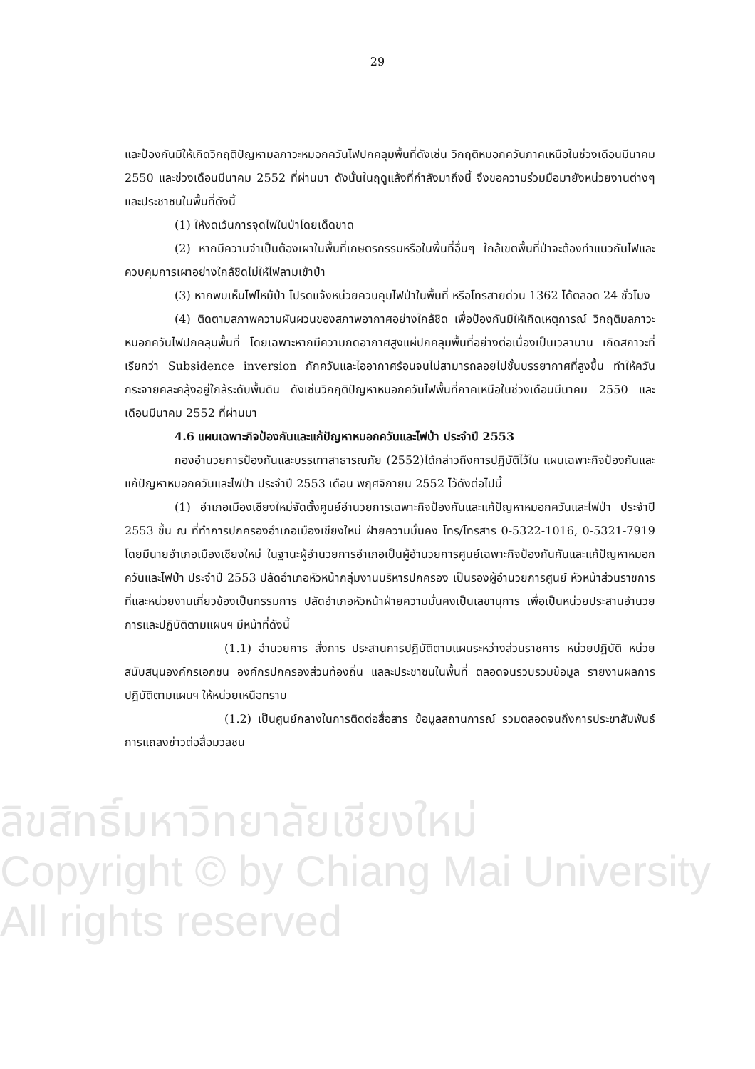29
และป้องกันมิให้เกิดวิกฤติปัญหามลภาวะหมอกควันไฟปกคลุมพื้นที่ดังเช่น วิกฤติหมอกควันภาคเหนือในช่วงเดือนมีนาคม 2550 และช่วงเดือนมีนาคม 2552 ที่ผ่านมา ดังนั้นในฤดูแล้งที่กำลังมาถึงนี้ จึงขอความร่วมมือมายังหน่วยงานต่างๆ และประชาชนในพื้นที่ดังนี้
(1) ให้งดเว้นการจุดไฟในป่าโดยเด็ดขาด
(2) หากมีความจำเป็นต้องเผาในพื้นที่เกษตรกรรมหรือในพื้นที่อื่นๆ ใกล้เขตพื้นที่ป่าจะต้องทำแนวกันไฟและควบคุมการเผาอย่างใกล้ชิดไม่ให้ไฟลามเข้าป่า
(3) หากพบเห็นไฟไหม้ป่า โปรดแจ้งหน่วยควบคุมไฟป่าในพื้นที่ หรือโทรสายด่วน 1362 ได้ตลอด 24 ชั่วโมง
(4) ติดตามสภาพความผันผวนของสภาพอากาศอย่างใกล้ชิด เพื่อป้องกันมิให้เกิดเหตุการณ์ วิกฤติมลภาวะหมอกควันไฟปกคลุมพื้นที่ โดยเฉพาะหากมีความกดอากาศสูงแผ่ปกคลุมพื้นที่อย่างต่อเนื่องเป็นเวลานาน เกิดสภาวะที่เรียกว่า Subsidence inversion กักควันและไออากาศร้อนจนไม่สามารถลอยไปชั้นบรรยากาศที่สูงขึ้น ทำให้ควันกระจายคละคลุ้งอยู่ใกล้ระดับพื้นดิน ดังเช่นวิกฤติปัญหาหมอกควันไฟพื้นที่ภาคเหนือในช่วงเดือนมีนาคม 2550 และเดือนมีนาคม 2552 ที่ผ่านมา
4.6 แผนเฉพาะกิจป้องกันและแก้ปัญหาหมอกควันและไฟป่า ประจำปี 2553
กองอำนวยการป้องกันและบรรเทาสาธารณภัย (2552)ได้กล่าวถึงการปฏิบัติไว้ใน แผนเฉพาะกิจป้องกันและแก้ปัญหาหมอกควันและไฟป่า ประจำปี 2553 เดือน พฤศจิกายน 2552 ไว้ดังต่อไปนี้
(1) อำเภอเมืองเชียงใหม่จัดตั้งศูนย์อำนวยการเฉพาะกิจป้องกันและแก้ปัญหาหมอกควันและไฟป่า ประจำปี 2553 ขึ้น ณ ที่ทำการปกครองอำเภอเมืองเชียงใหม่ ฝ่ายความมั่นคง โทร/โทรสาร 0-5322-1016, 0-5321-7919 โดยมีนายอำเภอเมืองเชียงใหม่ ในฐานะผู้อำนวยการอำเภอเป็นผู้อำนวยการศูนย์เฉพาะกิจป้องกันกันและแก้ปัญหาหมอกควันและไฟป่า ประจำปี 2553 ปลัดอำเภอหัวหน้ากลุ่มงานบริหารปกครอง เป็นรองผู้อำนวยการศูนย์ หัวหน้าส่วนราชการที่และหน่วยงานเกี่ยวข้องเป็นกรรมการ ปลัดอำเภอหัวหน้าฝ่ายความมั่นคงเป็นเลขานุการ เพื่อเป็นหน่วยประสานอำนวยการและปฏิบัติตามแผนฯ มีหน้าที่ดังนี้
(1.1) อำนวยการ สั่งการ ประสานการปฏิบัติตามแผนระหว่างส่วนราชการ หน่วยปฏิบัติ หน่วยสนับสนุนองค์กรเอกชน องค์กรปกครองส่วนท้องถิ่น แลละประชาชนในพื้นที่ ตลอดจนรวบรวมข้อมูล รายงานผลการปฏิบัติตามแผนฯ ให้หน่วยเหนือทราบ
(1.2) เป็นศูนย์กลางในการติดต่อสื่อสาร ข้อมูลสถานการณ์ รวมตลอดจนถึงการประชาสัมพันธ์การแถลงข่าวต่อสื่อมวลชน
ลิขสิทธิ์มหาวิทยาลัยเชียงใหม่
Copyright © by Chiang Mai University
All rights reserved